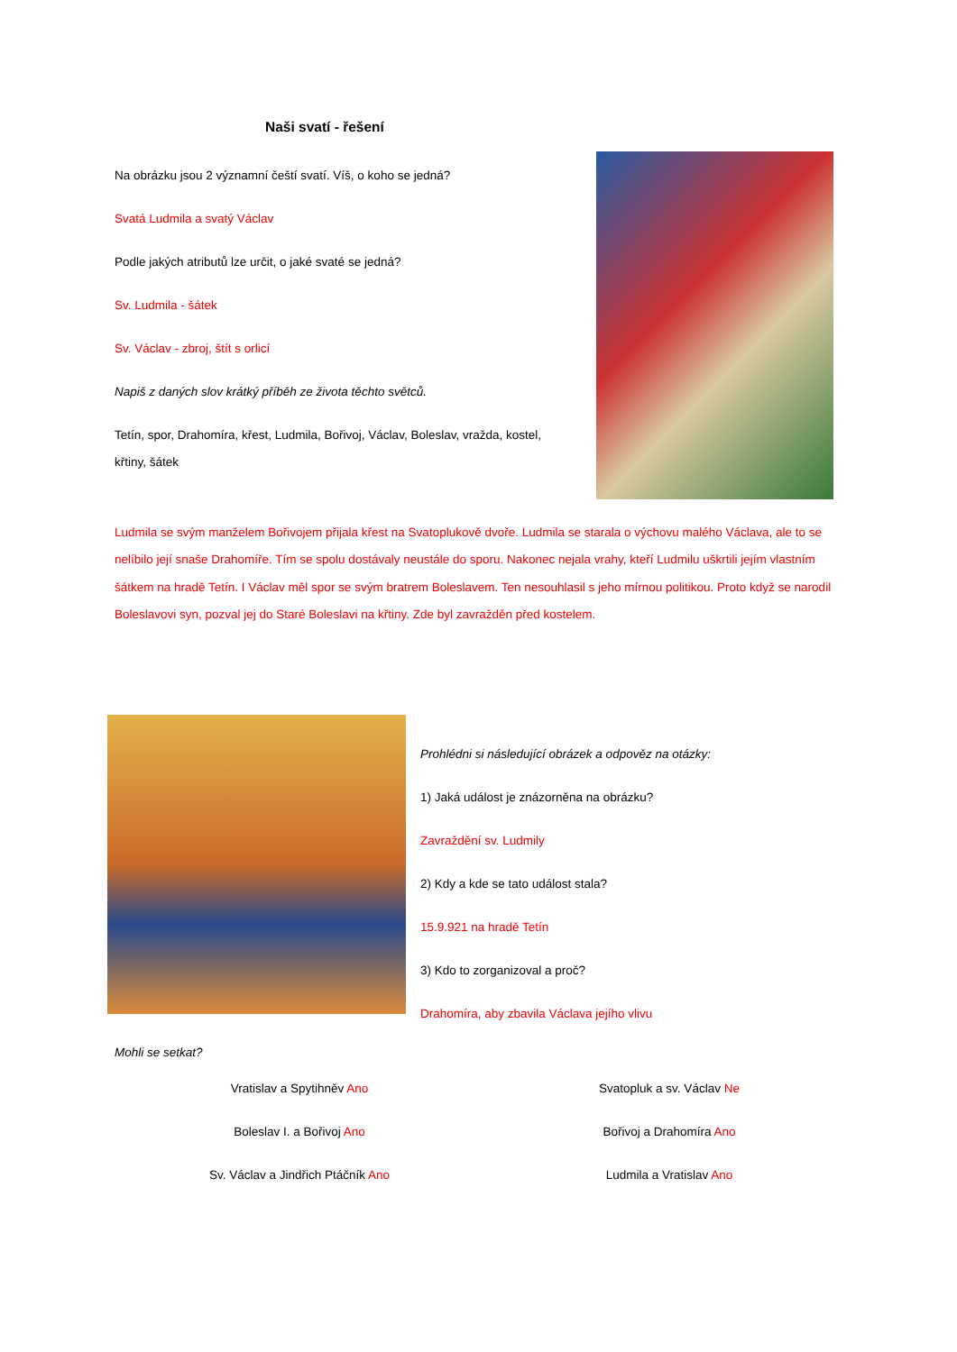Naši svatí - řešení
Na obrázku jsou 2 významní čeští svatí. Víš, o koho se jedná?
Svatá Ludmila a svatý Václav
Podle jakých atributů lze určit, o jaké svaté se jedná?
Sv. Ludmila - šátek
Sv. Václav - zbroj, štít s orlicí
Napiš z daných slov krátký příběh ze života těchto světců.
Tetín, spor, Drahomíra, křest, Ludmila, Bořivoj, Václav, Boleslav, vražda, kostel, křtiny, šátek
Ludmila se svým manželem Bořivojem přijala křest na Svatoplukově dvoře. Ludmila se starala o výchovu malého Václava, ale to se nelíbilo její snaše Drahomíře. Tím se spolu dostávaly neustále do sporu. Nakonec nejala vrahy, kteří Ludmilu uškrtili jejím vlastním šátkem na hradě Tetín. I Václav měl spor se svým bratrem Boleslavem. Ten nesouhlasil s jeho mírnou politikou. Proto když se narodil Boleslavovi syn, pozval jej do Staré Boleslavi na křtiny. Zde byl zavražděn před kostelem.
Prohlédni si následující obrázek a odpověz na otázky:
1) Jaká událost je znázorněna na obrázku?
Zavraždění sv. Ludmily
2) Kdy a kde se tato událost stala?
15.9.921 na hradě Tetín
3) Kdo to zorganizoval a proč?
Drahomíra, aby zbavila Václava jejího vlivu
Mohli se setkat?
Vratislav a Spytihněv Ano
Svatopluk a sv. Václav Ne
Boleslav I. a Bořivoj Ano
Bořivoj a Drahomíra Ano
Sv. Václav a Jindřich Ptáčník Ano
Ludmila a Vratislav Ano